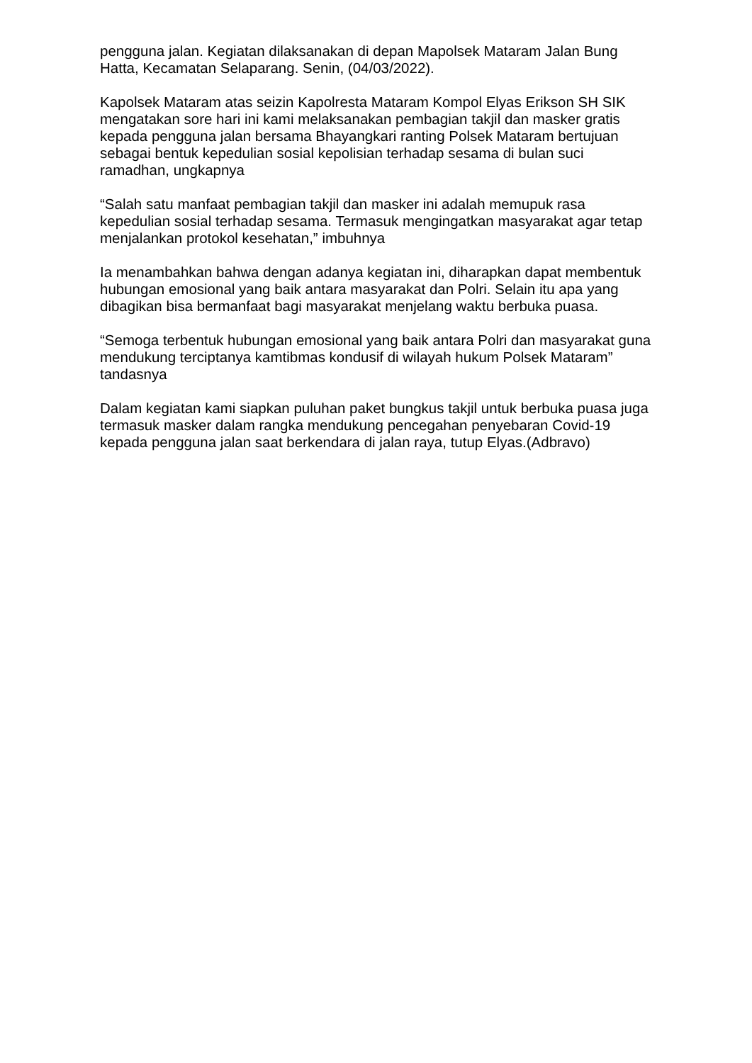pengguna jalan. Kegiatan dilaksanakan di depan Mapolsek Mataram Jalan Bung Hatta, Kecamatan Selaparang. Senin, (04/03/2022).
Kapolsek Mataram atas seizin Kapolresta Mataram Kompol Elyas Erikson SH SIK mengatakan sore hari ini kami melaksanakan pembagian takjil dan masker gratis kepada pengguna jalan bersama Bhayangkari ranting Polsek Mataram bertujuan sebagai bentuk kepedulian sosial kepolisian terhadap sesama di bulan suci ramadhan, ungkapnya
“Salah satu manfaat pembagian takjil dan masker ini adalah memupuk rasa kepedulian sosial terhadap sesama. Termasuk mengingatkan masyarakat agar tetap menjalankan protokol kesehatan,” imbuhnya
Ia menambahkan bahwa dengan adanya kegiatan ini, diharapkan dapat membentuk hubungan emosional yang baik antara masyarakat dan Polri. Selain itu apa yang dibagikan bisa bermanfaat bagi masyarakat menjelang waktu berbuka puasa.
“Semoga terbentuk hubungan emosional yang baik antara Polri dan masyarakat guna mendukung terciptanya kamtibmas kondusif di wilayah hukum Polsek Mataram” tandasnya
Dalam kegiatan kami siapkan puluhan paket bungkus takjil untuk berbuka puasa juga termasuk masker dalam rangka mendukung pencegahan penyebaran Covid-19 kepada pengguna jalan saat berkendara di jalan raya, tutup Elyas.(Adbravo)